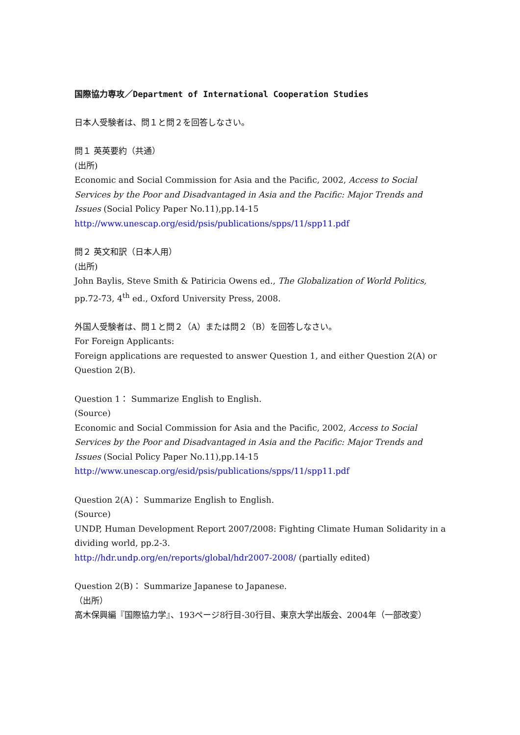国際協力専攻／Department of International Cooperation Studies
日本人受験者は、問１と問２を回答しなさい。
問１ 英英要約（共通）
(出所)
Economic and Social Commission for Asia and the Pacific, 2002, Access to Social Services by the Poor and Disadvantaged in Asia and the Pacific: Major Trends and Issues (Social Policy Paper No.11),pp.14-15
http://www.unescap.org/esid/psis/publications/spps/11/spp11.pdf
問２ 英文和訳（日本人用）
(出所)
John Baylis, Steve Smith & Patiricia Owens ed., The Globalization of World Politics, pp.72-73, 4<sup>th</sup> ed., Oxford University Press, 2008.
外国人受験者は、問１と問２（A）または問２（B）を回答しなさい。
For Foreign Applicants:
Foreign applications are requested to answer Question 1, and either Question 2(A) or Question 2(B).
Question 1： Summarize English to English.
(Source)
Economic and Social Commission for Asia and the Pacific, 2002, Access to Social Services by the Poor and Disadvantaged in Asia and the Pacific: Major Trends and Issues (Social Policy Paper No.11),pp.14-15
http://www.unescap.org/esid/psis/publications/spps/11/spp11.pdf
Question 2(A)： Summarize English to English.
(Source)
UNDP, Human Development Report 2007/2008: Fighting Climate Human Solidarity in a dividing world, pp.2-3.
http://hdr.undp.org/en/reports/global/hdr2007-2008/ (partially edited)
Question 2(B)： Summarize Japanese to Japanese.
（出所）
高木保興編『国際協力学』、193ページ8行目-30行目、東京大学出版会、2004年（一部改変）